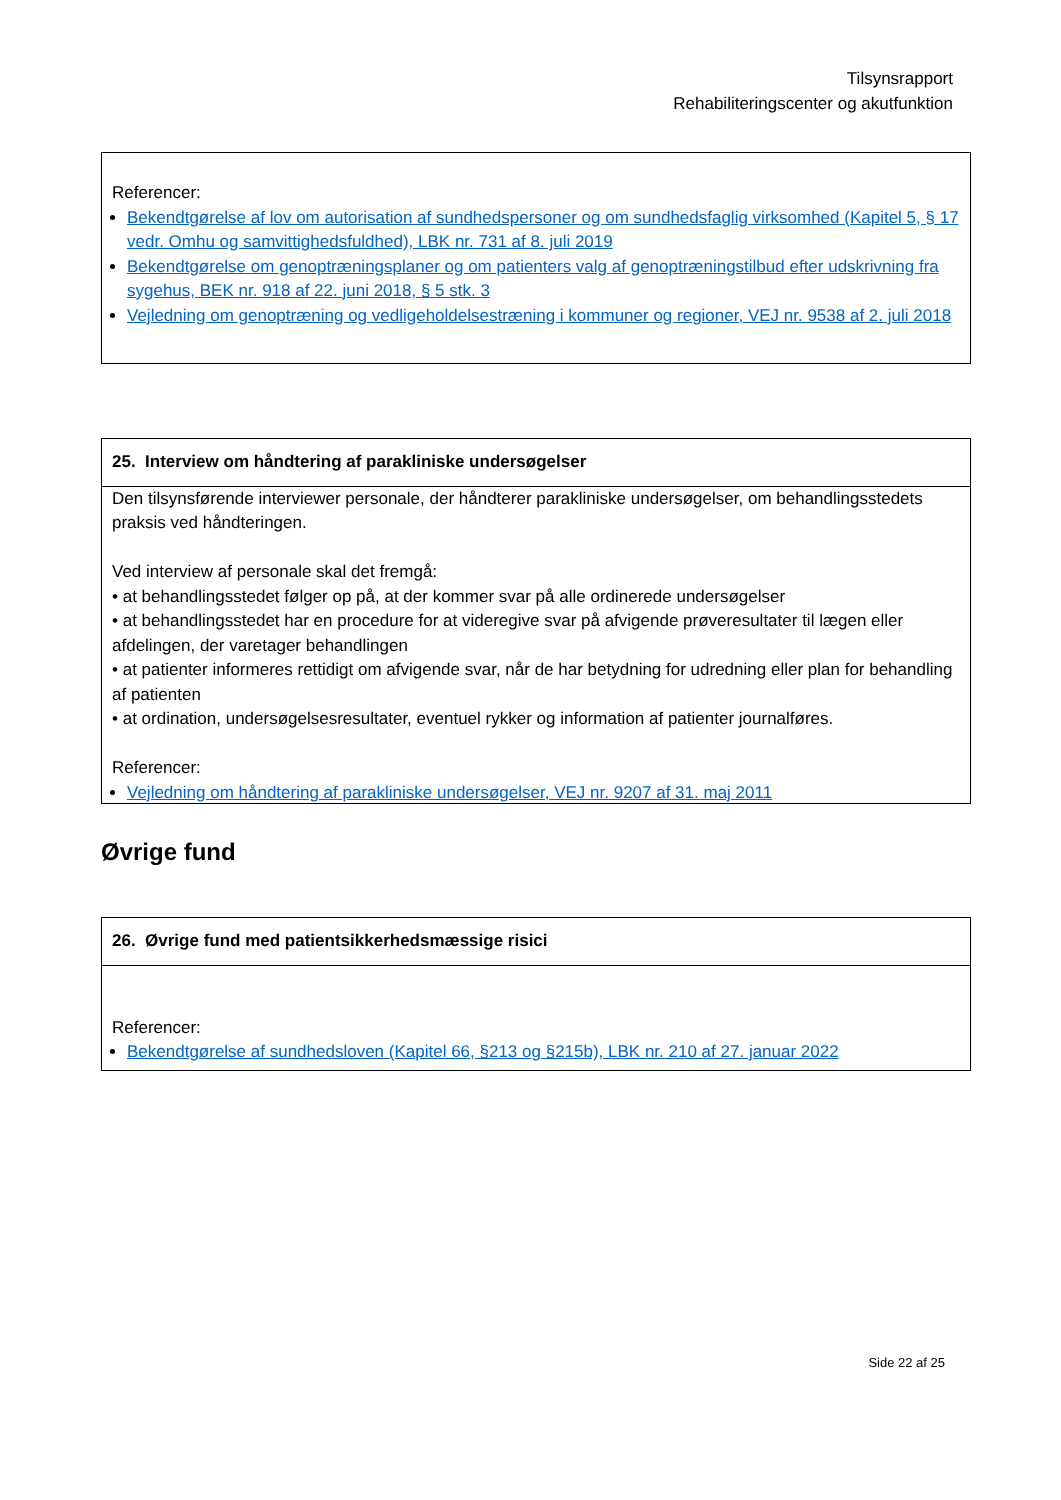Tilsynsrapport
Rehabiliteringscenter og akutfunktion
Referencer:
Bekendtgørelse af lov om autorisation af sundhedspersoner og om sundhedsfaglig virksomhed (Kapitel 5, § 17 vedr. Omhu og samvittighedsfuldhed), LBK nr. 731 af 8. juli 2019
Bekendtgørelse om genoptræningsplaner og om patienters valg af genoptræningstilbud efter udskrivning fra sygehus, BEK nr. 918 af 22. juni 2018, § 5 stk. 3
Vejledning om genoptræning og vedligeholdelsestræning i kommuner og regioner, VEJ nr. 9538 af 2. juli 2018
25. Interview om håndtering af parakliniske undersøgelser
Den tilsynsførende interviewer personale, der håndterer parakliniske undersøgelser, om behandlingsstedets praksis ved håndteringen.
Ved interview af personale skal det fremgå:
• at behandlingsstedet følger op på, at der kommer svar på alle ordinerede undersøgelser
• at behandlingsstedet har en procedure for at videregive svar på afvigende prøveresultater til lægen eller afdelingen, der varetager behandlingen
• at patienter informeres rettidigt om afvigende svar, når de har betydning for udredning eller plan for behandling af patienten
• at ordination, undersøgelsesresultater, eventuel rykker og information af patienter journalføres.
Referencer:
Vejledning om håndtering af parakliniske undersøgelser, VEJ nr. 9207 af 31. maj 2011
Øvrige fund
26. Øvrige fund med patientsikkerhedsmæssige risici
Referencer:
Bekendtgørelse af sundhedsloven (Kapitel 66, §213 og §215b), LBK nr. 210 af 27. januar 2022
Side 22 af 25